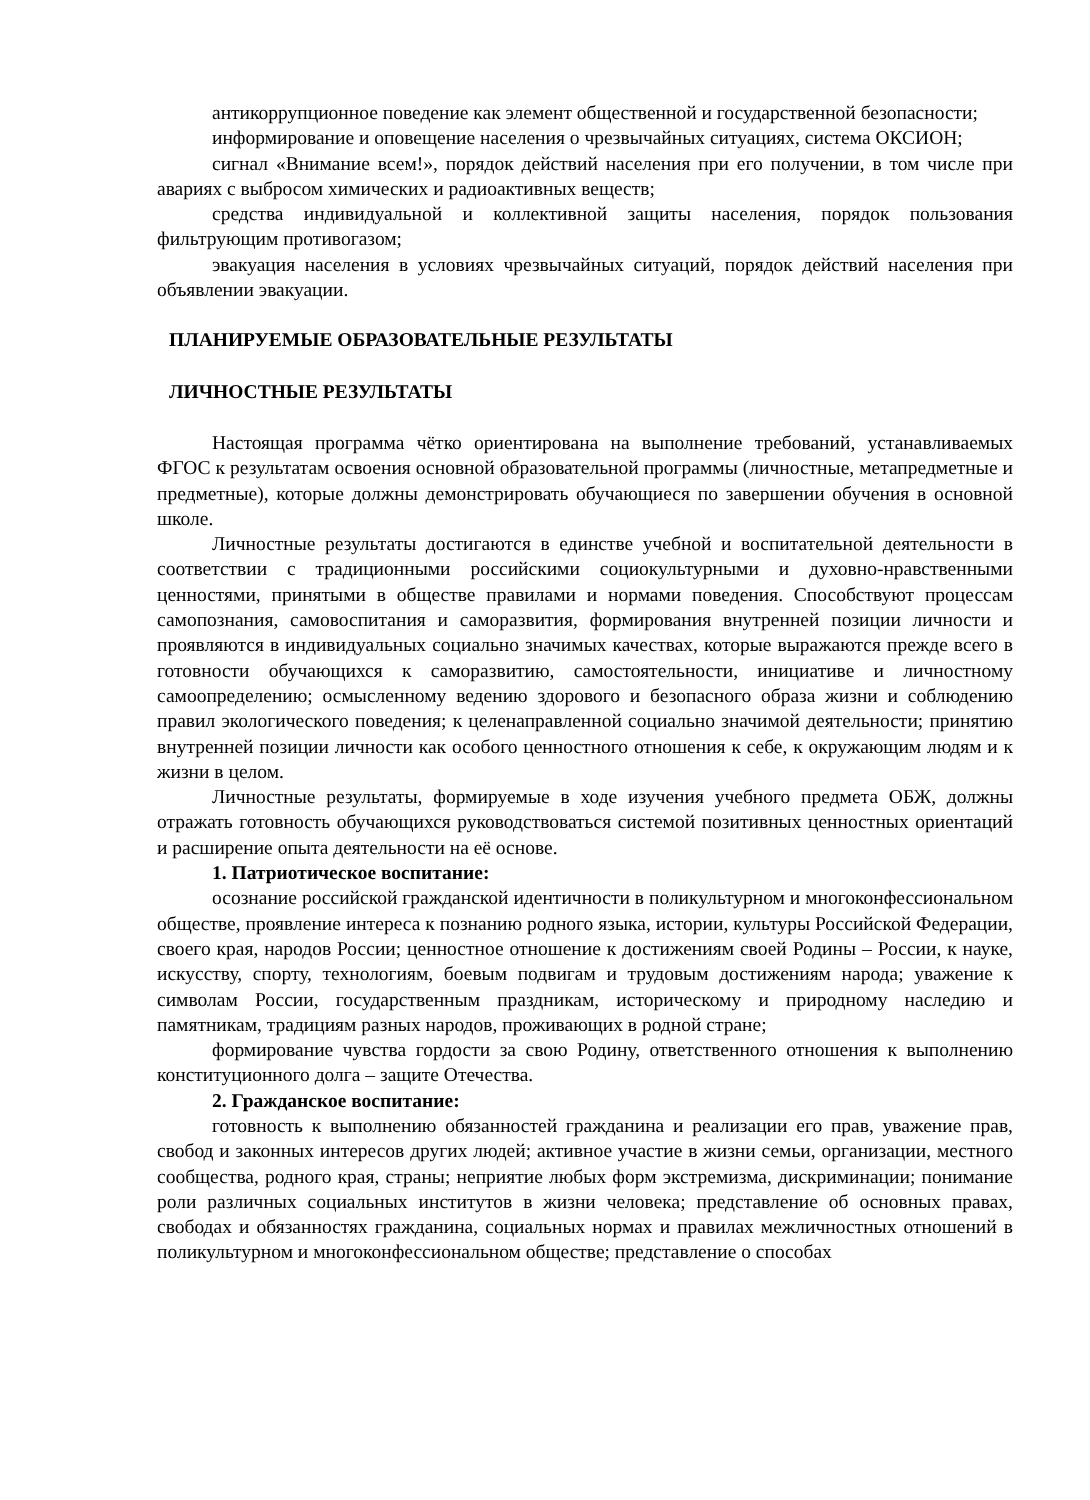антикоррупционное поведение как элемент общественной и государственной безопасности;
информирование и оповещение населения о чрезвычайных ситуациях, система ОКСИОН;
сигнал «Внимание всем!», порядок действий населения при его получении, в том числе при авариях с выбросом химических и радиоактивных веществ;
средства индивидуальной и коллективной защиты населения, порядок пользования фильтрующим противогазом;
эвакуация населения в условиях чрезвычайных ситуаций, порядок действий населения при объявлении эвакуации.
ПЛАНИРУЕМЫЕ ОБРАЗОВАТЕЛЬНЫЕ РЕЗУЛЬТАТЫ
ЛИЧНОСТНЫЕ РЕЗУЛЬТАТЫ
Настоящая программа чётко ориентирована на выполнение требований, устанавливаемых ФГОС к результатам освоения основной образовательной программы (личностные, метапредметные и предметные), которые должны демонстрировать обучающиеся по завершении обучения в основной школе.
Личностные результаты достигаются в единстве учебной и воспитательной деятельности в соответствии с традиционными российскими социокультурными и духовно-нравственными ценностями, принятыми в обществе правилами и нормами поведения. Способствуют процессам самопознания, самовоспитания и саморазвития, формирования внутренней позиции личности и проявляются в индивидуальных социально значимых качествах, которые выражаются прежде всего в готовности обучающихся к саморазвитию, самостоятельности, инициативе и личностному самоопределению; осмысленному ведению здорового и безопасного образа жизни и соблюдению правил экологического поведения; к целенаправленной социально значимой деятельности; принятию внутренней позиции личности как особого ценностного отношения к себе, к окружающим людям и к жизни в целом.
Личностные результаты, формируемые в ходе изучения учебного предмета ОБЖ, должны отражать готовность обучающихся руководствоваться системой позитивных ценностных ориентаций и расширение опыта деятельности на её основе.
1. Патриотическое воспитание:
осознание российской гражданской идентичности в поликультурном и многоконфессиональном обществе, проявление интереса к познанию родного языка, истории, культуры Российской Федерации, своего края, народов России; ценностное отношение к достижениям своей Родины – России, к науке, искусству, спорту, технологиям, боевым подвигам и трудовым достижениям народа; уважение к символам России, государственным праздникам, историческому и природному наследию и памятникам, традициям разных народов, проживающих в родной стране;
формирование чувства гордости за свою Родину, ответственного отношения к выполнению конституционного долга – защите Отечества.
2. Гражданское воспитание:
готовность к выполнению обязанностей гражданина и реализации его прав, уважение прав, свобод и законных интересов других людей; активное участие в жизни семьи, организации, местного сообщества, родного края, страны; неприятие любых форм экстремизма, дискриминации; понимание роли различных социальных институтов в жизни человека; представление об основных правах, свободах и обязанностях гражданина, социальных нормах и правилах межличностных отношений в поликультурном и многоконфессиональном обществе; представление о способах